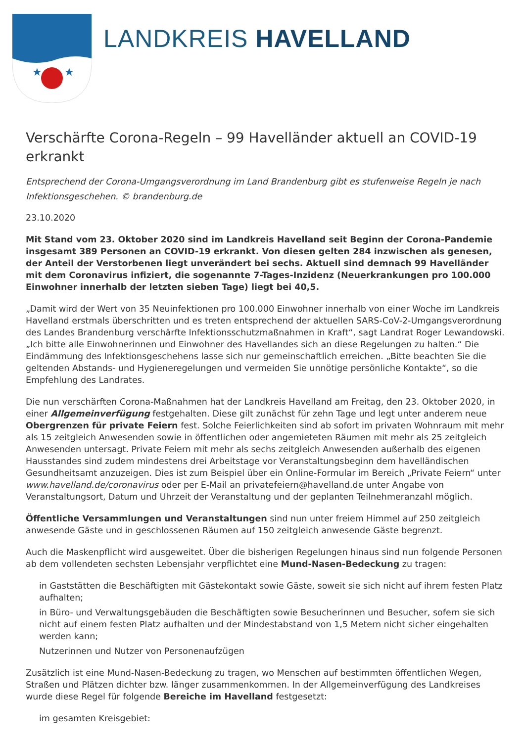★
★
LANDKREIS HAVELLAND
Verschärfte Corona-Regeln – 99 Havelländer aktuell an COVID-19 erkrankt
Entsprechend der Corona-Umgangsverordnung im Land Brandenburg gibt es stufenweise Regeln je nach Infektionsgeschehen. © brandenburg.de
23.10.2020
Mit Stand vom 23. Oktober 2020 sind im Landkreis Havelland seit Beginn der Corona-Pandemie insgesamt 389 Personen an COVID-19 erkrankt. Von diesen gelten 284 inzwischen als genesen, der Anteil der Verstorbenen liegt unverändert bei sechs. Aktuell sind demnach 99 Havelländer mit dem Coronavirus infiziert, die sogenannte 7-Tages-Inzidenz (Neuerkrankungen pro 100.000 Einwohner innerhalb der letzten sieben Tage) liegt bei 40,5.
„Damit wird der Wert von 35 Neuinfektionen pro 100.000 Einwohner innerhalb von einer Woche im Landkreis Havelland erstmals überschritten und es treten entsprechend der aktuellen SARS-CoV-2-Umgangsverordnung des Landes Brandenburg verschärfte Infektionsschutzmaßnahmen in Kraft“, sagt Landrat Roger Lewandowski. „Ich bitte alle Einwohnerinnen und Einwohner des Havellandes sich an diese Regelungen zu halten.“ Die Eindämmung des Infektionsgeschehens lasse sich nur gemeinschaftlich erreichen. „Bitte beachten Sie die geltenden Abstands- und Hygieneregelungen und vermeiden Sie unnötige persönliche Kontakte“, so die Empfehlung des Landrates.
Die nun verschärften Corona-Maßnahmen hat der Landkreis Havelland am Freitag, den 23. Oktober 2020, in einer Allgemeinverfügung festgehalten. Diese gilt zunächst für zehn Tage und legt unter anderem neue Obergrenzen für private Feiern fest. Solche Feierlichkeiten sind ab sofort im privaten Wohnraum mit mehr als 15 zeitgleich Anwesenden sowie in öffentlichen oder angemieteten Räumen mit mehr als 25 zeitgleich Anwesenden untersagt. Private Feiern mit mehr als sechs zeitgleich Anwesenden außerhalb des eigenen Hausstandes sind zudem mindestens drei Arbeitstage vor Veranstaltungsbeginn dem havelländischen Gesundheitsamt anzuzeigen. Dies ist zum Beispiel über ein Online-Formular im Bereich „Private Feiern“ unter www.havelland.de/coronavirus oder per E-Mail an privatefeiern@havelland.de unter Angabe von Veranstaltungsort, Datum und Uhrzeit der Veranstaltung und der geplanten Teilnehmeranzahl möglich.
Öffentliche Versammlungen und Veranstaltungen sind nun unter freiem Himmel auf 250 zeitgleich anwesende Gäste und in geschlossenen Räumen auf 150 zeitgleich anwesende Gäste begrenzt.
Auch die Maskenpflicht wird ausgeweitet. Über die bisherigen Regelungen hinaus sind nun folgende Personen ab dem vollendeten sechsten Lebensjahr verpflichtet eine Mund-Nasen-Bedeckung zu tragen:
in Gaststätten die Beschäftigten mit Gästekontakt sowie Gäste, soweit sie sich nicht auf ihrem festen Platz aufhalten;
in Büro- und Verwaltungsgebäuden die Beschäftigten sowie Besucherinnen und Besucher, sofern sie sich nicht auf einem festen Platz aufhalten und der Mindestabstand von 1,5 Metern nicht sicher eingehalten werden kann;
Nutzerinnen und Nutzer von Personenaufzügen
Zusätzlich ist eine Mund-Nasen-Bedeckung zu tragen, wo Menschen auf bestimmten öffentlichen Wegen, Straßen und Plätzen dichter bzw. länger zusammenkommen. In der Allgemeinverfügung des Landkreises wurde diese Regel für folgende Bereiche im Havelland festgesetzt:
im gesamten Kreisgebiet: